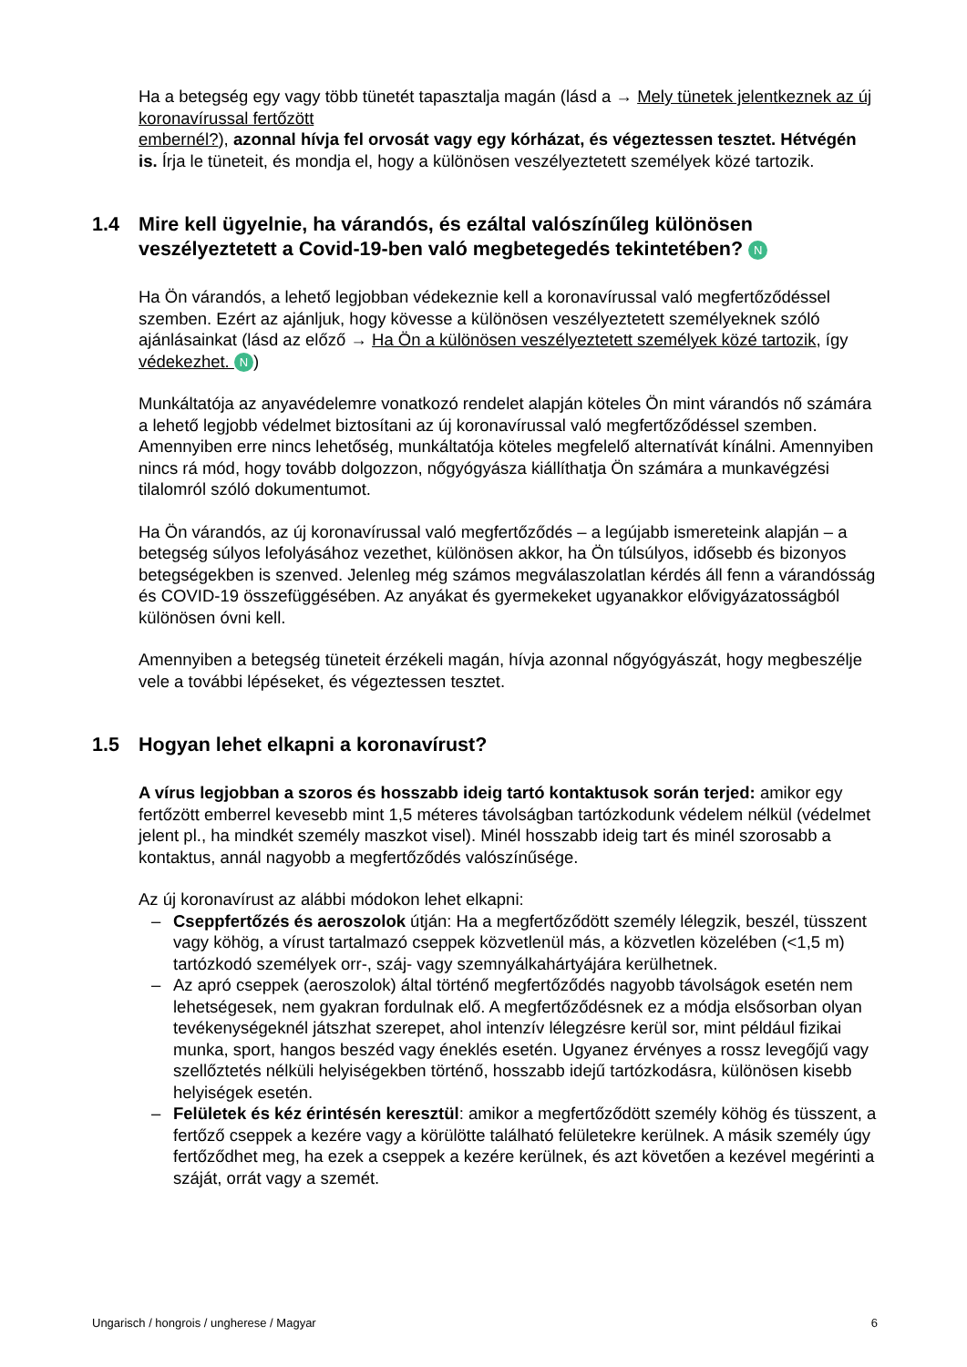Ha a betegség egy vagy több tünetét tapasztalja magán (lásd a → Mely tünetek jelentkeznek az új koronavírussal fertőzött
embernél?), azonnal hívja fel orvosát vagy egy kórházat, és végeztessen tesztet. Hétvégén is. Írja le tüneteit, és mondja el, hogy a különösen veszélyeztetett személyek közé tartozik.
1.4 Mire kell ügyelnie, ha várandós, és ezáltal valószínűleg különösen veszélyeztetett a Covid-19-ben való megbetegedés tekintetében? N
Ha Ön várandós, a lehető legjobban védekeznie kell a koronavírussal való megfertőződéssel szemben. Ezért az ajánljuk, hogy kövesse a különösen veszélyeztetett személyeknek szóló ajánlásainkat (lásd az előző → Ha Ön a különösen veszélyeztetett személyek közé tartozik, így védekezhet. N)
Munkáltatója az anyavédelemre vonatkozó rendelet alapján köteles Ön mint várandós nő számára a lehető legjobb védelmet biztosítani az új koronavírussal való megfertőződéssel szemben. Amennyiben erre nincs lehetőség, munkáltatója köteles megfelelő alternatívát kínálni. Amennyiben nincs rá mód, hogy tovább dolgozzon, nőgyógyásza kiállíthatja Ön számára a munkavégzési tilalomról szóló dokumentumot.
Ha Ön várandós, az új koronavírussal való megfertőződés – a legújabb ismereteink alapján – a betegség súlyos lefolyásához vezethet, különösen akkor, ha Ön túlsúlyos, idősebb és bizonyos betegségekben is szenved. Jelenleg még számos megválaszolatlan kérdés áll fenn a várandósság és COVID-19 összefüggésében. Az anyákat és gyermekeket ugyanakkor elővigyázatosságból különösen óvni kell.
Amennyiben a betegség tüneteit érzékeli magán, hívja azonnal nőgyógyászát, hogy megbeszélje vele a további lépéseket, és végeztessen tesztet.
1.5 Hogyan lehet elkapni a koronavírust?
A vírus legjobban a szoros és hosszabb ideig tartó kontaktusok során terjed: amikor egy fertőzött emberrel kevesebb mint 1,5 méteres távolságban tartózkodunk védelem nélkül (védelmet jelent pl., ha mindkét személy maszkot visel). Minél hosszabb ideig tart és minél szorosabb a kontaktus, annál nagyobb a megfertőződés valószínűsége.
Az új koronavírust az alábbi módokon lehet elkapni:
– Cseppfertőzés és aeroszolok útján: Ha a megfertőződött személy lélegzik, beszél, tüsszent vagy köhög, a vírust tartalmazó cseppek közvetlenül más, a közvetlen közelében (<1,5 m) tartózkodó személyek orr-, száj- vagy szemnyálkahártyájára kerülhetnek.
– Az apró cseppek (aeroszolok) által történő megfertőződés nagyobb távolságok esetén nem lehetségesek, nem gyakran fordulnak elő. A megfertőződésnek ez a módja elsősorban olyan tevékenységeknél játszhat szerepet, ahol intenzív lélegzésre kerül sor, mint például fizikai munka, sport, hangos beszéd vagy éneklés esetén. Ugyanez érvényes a rossz levegőjű vagy szellőztetés nélküli helyiségekben történő, hosszabb idejű tartózkodásra, különösen kisebb helyiségek esetén.
– Felületek és kéz érintésén keresztül: amikor a megfertőződött személy köhög és tüsszent, a fertőző cseppek a kezére vagy a körülötte található felületekre kerülnek. A másik személy úgy fertőződhet meg, ha ezek a cseppek a kezére kerülnek, és azt követően a kezével megérinti a száját, orrát vagy a szemét.
Ungarisch / hongrois / ungherese / Magyar 6